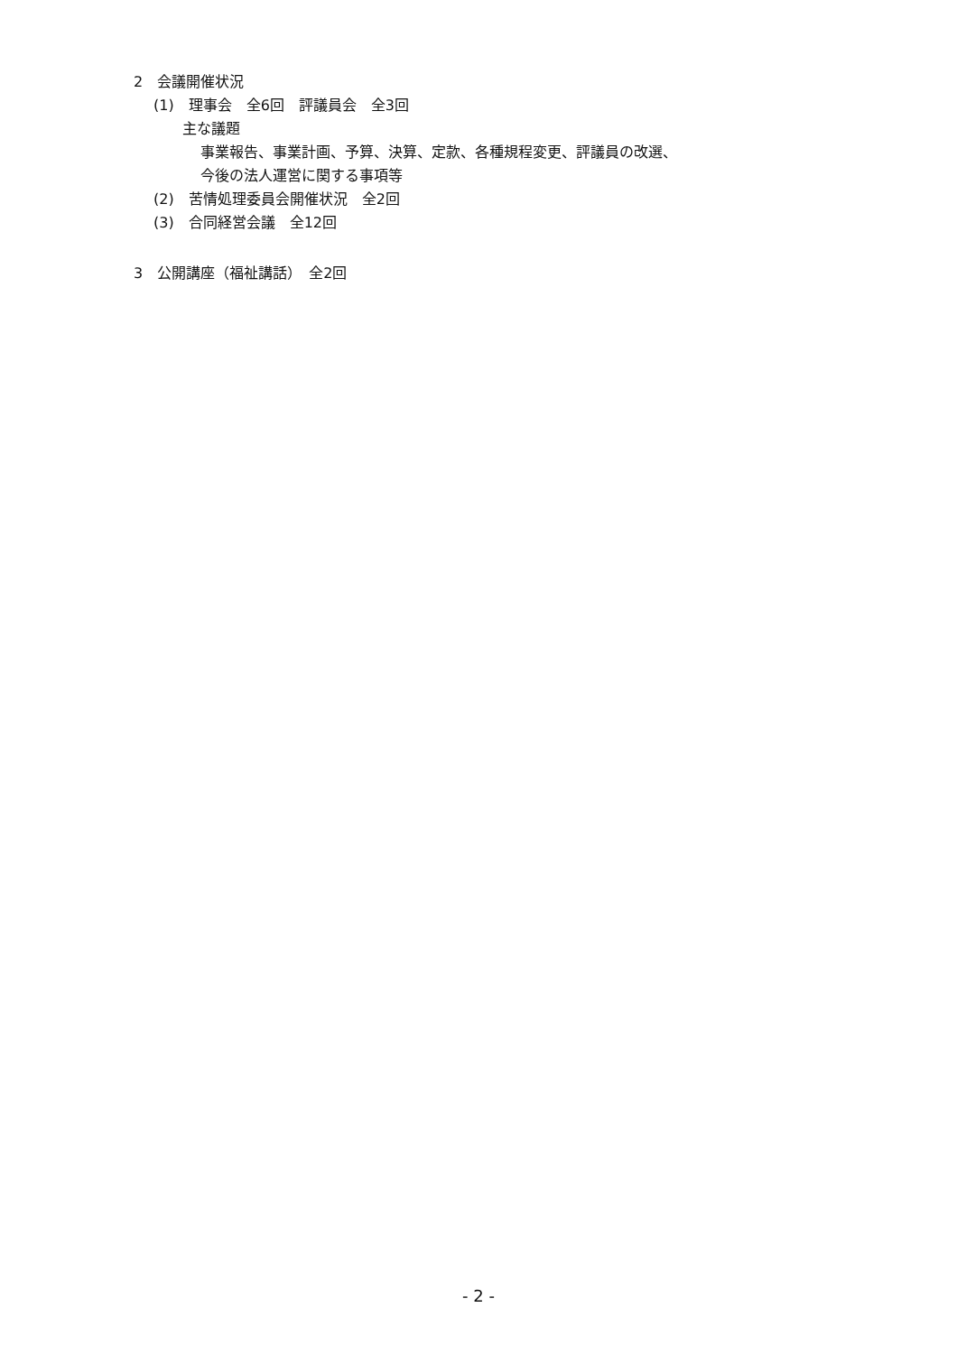2　会議開催状況
(1)　理事会　全6回　評議員会　全3回
主な議題
事業報告、事業計画、予算、決算、定款、各種規程変更、評議員の改選、
今後の法人運営に関する事項等
(2)　苦情処理委員会開催状況　全2回
(3)　合同経営会議　全12回
3　公開講座（福祉講話）　全2回
- 2 -